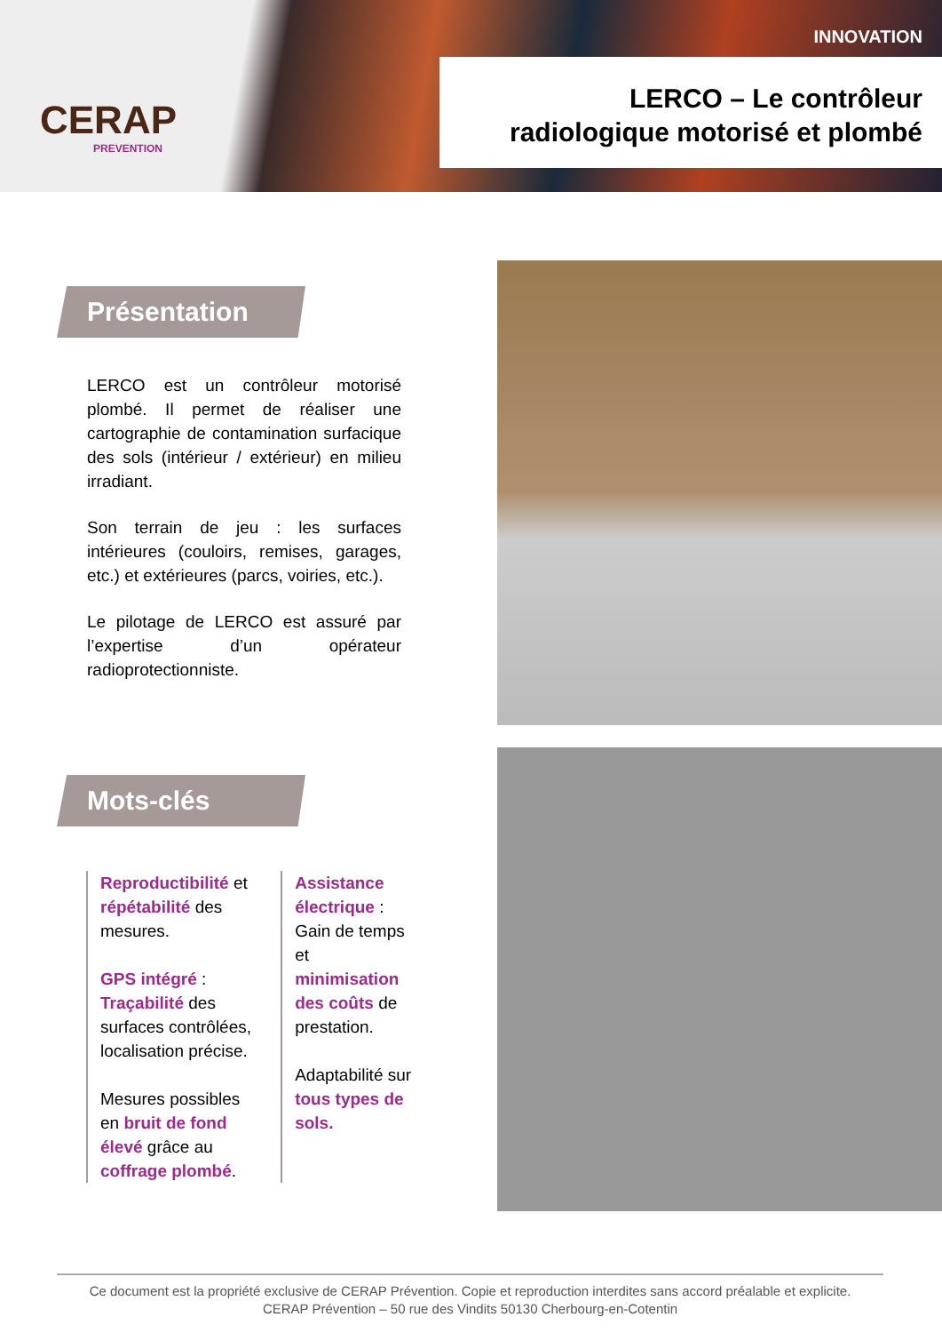CERAP
PREVENTION
INNOVATION
LERCO – Le contrôleur
radiologique motorisé et plombé
Présentation
LERCO est un contrôleur motorisé plombé. Il permet de réaliser une cartographie de contamination surfacique des sols (intérieur / extérieur) en milieu irradiant.
Son terrain de jeu : les surfaces intérieures (couloirs, remises, garages, etc.) et extérieures (parcs, voiries, etc.).
Le pilotage de LERCO est assuré par l’expertise d’un opérateur radioprotectionniste.
Mots-clés
Reproductibilité et répétabilité des mesures.
GPS intégré : Traçabilité des surfaces contrôlées, localisation précise.
Mesures possibles en bruit de fond élevé grâce au coffrage plombé.
Assistance électrique : Gain de temps et minimisation des coûts de prestation.
Adaptabilité sur tous types de sols.
Ce document est la propriété exclusive de CERAP Prévention. Copie et reproduction interdites sans accord préalable et explicite.
CERAP Prévention – 50 rue des Vindits 50130 Cherbourg-en-Cotentin